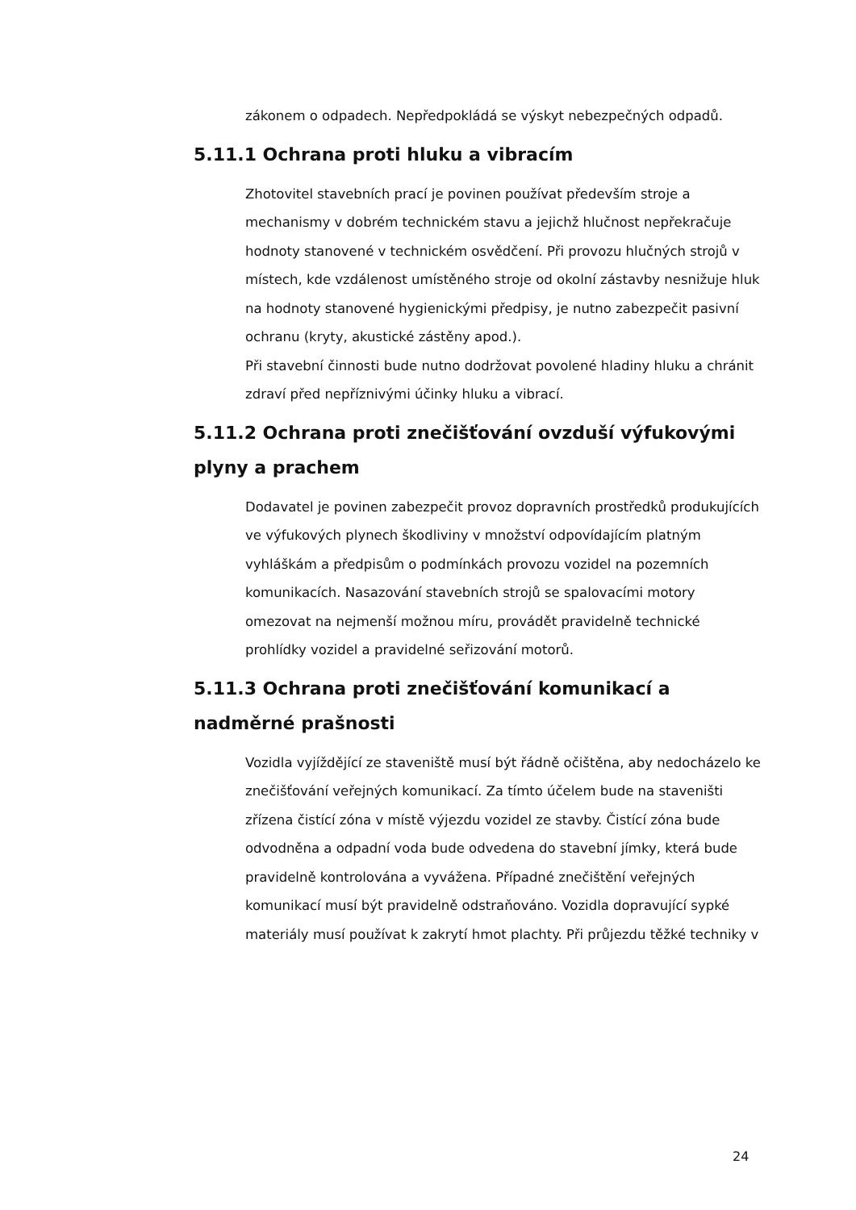zákonem o odpadech. Nepředpokládá se výskyt nebezpečných odpadů.
5.11.1 Ochrana proti hluku a vibracím
Zhotovitel stavebních prací je povinen používat především stroje a mechanismy v dobrém technickém stavu a jejichž hlučnost nepřekračuje hodnoty stanovené v technickém osvědčení. Při provozu hlučných strojů v místech, kde vzdálenost umístěného stroje od okolní zástavby nesnižuje hluk na hodnoty stanovené hygienickými předpisy, je nutno zabezpečit pasivní ochranu (kryty, akustické zástěny apod.).
Při stavební činnosti bude nutno dodržovat povolené hladiny hluku a chránit zdraví před nepříznivými účinky hluku a vibrací.
5.11.2 Ochrana proti znečišťování ovzduší výfukovými plyny a prachem
Dodavatel je povinen zabezpečit provoz dopravních prostředků produkujících ve výfukových plynech škodliviny v množství odpovídajícím platným vyhláškám a předpisům o podmínkách provozu vozidel na pozemních komunikacích. Nasazování stavebních strojů se spalovacími motory omezovat na nejmenší možnou míru, provádět pravidelně technické prohlídky vozidel a pravidelné seřizování motorů.
5.11.3 Ochrana proti znečišťování komunikací a nadměrné prašnosti
Vozidla vyjíždějící ze staveniště musí být řádně očištěna, aby nedocházelo ke znečišťování veřejných komunikací. Za tímto účelem bude na staveništi zřízena čistící zóna v místě výjezdu vozidel ze stavby. Čistící zóna bude odvodněna a odpadní voda bude odvedena do stavební jímky, která bude pravidelně kontrolována a vyvážena. Případné znečištění veřejných komunikací musí být pravidelně odstraňováno. Vozidla dopravující sypké materiály musí používat k zakrytí hmot plachty. Při průjezdu těžké techniky v
24